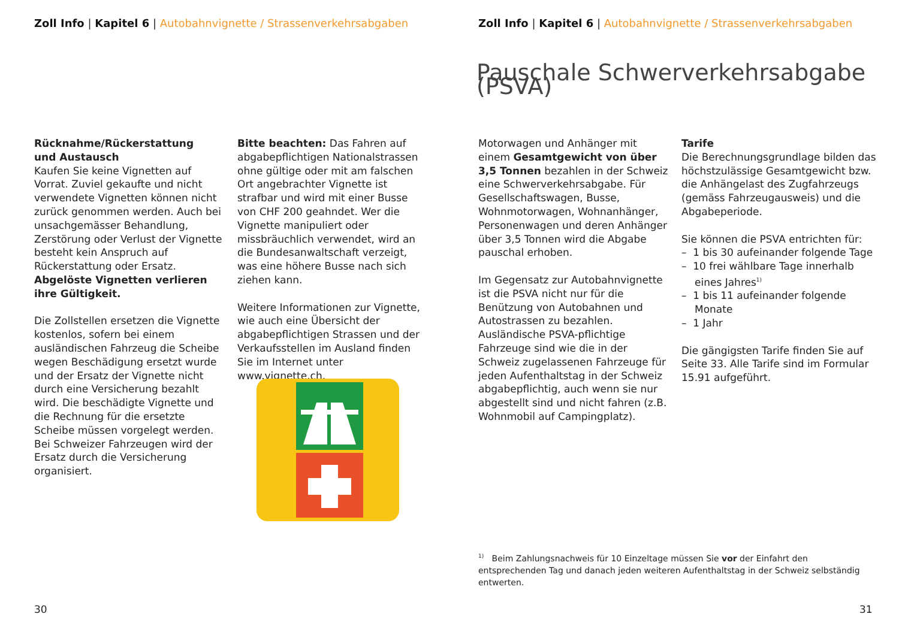Zoll Info | Kapitel 6 | Autobahnvignette / Strassenverkehrsabgaben
Rücknahme/Rückerstattung
und Austausch
Kaufen Sie keine Vignetten auf Vorrat. Zuviel gekaufte und nicht verwendete Vignetten können nicht zurück genommen werden. Auch bei unsachgemässer Behandlung, Zerstörung oder Verlust der Vignette besteht kein Anspruch auf Rückerstattung oder Ersatz. Abgelöste Vignetten verlieren ihre Gültigkeit.
Die Zollstellen ersetzen die Vignette kostenlos, sofern bei einem ausländischen Fahrzeug die Scheibe wegen Beschädigung ersetzt wurde und der Ersatz der Vignette nicht durch eine Versicherung bezahlt wird. Die beschädigte Vignette und die Rechnung für die ersetzte Scheibe müssen vorgelegt werden. Bei Schweizer Fahrzeugen wird der Ersatz durch die Versicherung organisiert.
Bitte beachten: Das Fahren auf abgabepflichtigen Nationalstrassen ohne gültige oder mit am falschen Ort angebrachter Vignette ist strafbar und wird mit einer Busse von CHF 200 geahndet. Wer die Vignette manipuliert oder missbräuchlich verwendet, wird an die Bundesanwaltschaft verzeigt, was eine höhere Busse nach sich ziehen kann.
Weitere Informationen zur Vignette, wie auch eine Übersicht der abgabepflichtigen Strassen und der Verkaufsstellen im Ausland finden Sie im Internet unter www.vignette.ch.
30
Zoll Info | Kapitel 6 | Autobahnvignette / Strassenverkehrsabgaben
Pauschale Schwerverkehrsabgabe (PSVA)
Motorwagen und Anhänger mit einem Gesamtgewicht von über 3,5 Tonnen bezahlen in der Schweiz eine Schwerverkehrsabgabe. Für Gesellschaftswagen, Busse, Wohnmotorwagen, Wohnanhänger, Personenwagen und deren Anhänger über 3,5 Tonnen wird die Abgabe pauschal erhoben.
Im Gegensatz zur Autobahnvignette ist die PSVA nicht nur für die Benützung von Autobahnen und Autostrassen zu bezahlen. Ausländische PSVA-pflichtige Fahrzeuge sind wie die in der Schweiz zugelassenen Fahrzeuge für jeden Aufenthaltstag in der Schweiz abgabepflichtig, auch wenn sie nur abgestellt sind und nicht fahren (z.B. Wohnmobil auf Campingplatz).
Tarife
Die Berechnungsgrundlage bilden das höchstzulässige Gesamtgewicht bzw. die Anhängelast des Zugfahrzeugs (gemäss Fahrzeugausweis) und die Abgabeperiode.
Sie können die PSVA entrichten für:
– 1 bis 30 aufeinander folgende Tage
– 10 frei wählbare Tage innerhalb eines Jahres<sup>1)</sup>
– 1 bis 11 aufeinander folgende Monate
– 1 Jahr
Die gängigsten Tarife finden Sie auf Seite 33. Alle Tarife sind im Formular 15.91 aufgeführt.
<sup>1)</sup> Beim Zahlungsnachweis für 10 Einzeltage müssen Sie vor der Einfahrt den entsprechenden Tag und danach jeden weiteren Aufenthaltstag in der Schweiz selbständig entwerten.
31